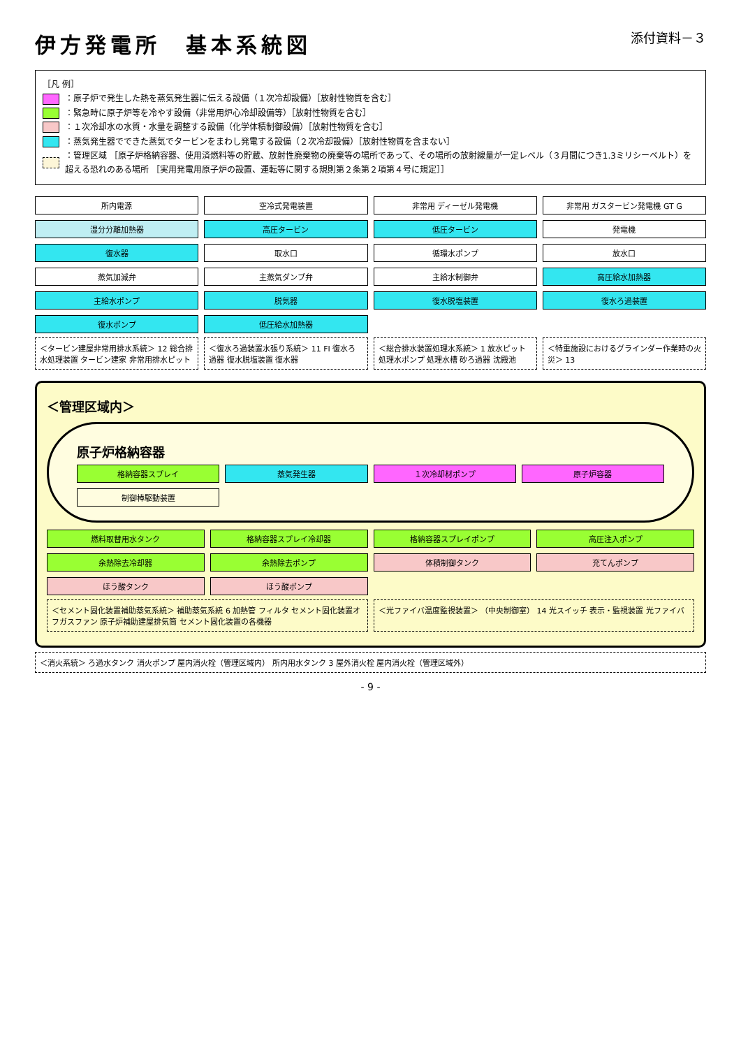伊方発電所　基本系統図
添付資料－３
［凡 例］
：原子炉で発生した熱を蒸気発生器に伝える設備（１次冷却設備）［放射性物質を含む］
：緊急時に原子炉等を冷やす設備（非常用炉心冷却設備等）［放射性物質を含む］
：１次冷却水の水質・水量を調整する設備（化学体積制御設備）［放射性物質を含む］
：蒸気発生器でできた蒸気でタービンをまわし発電する設備（２次冷却設備）［放射性物質を含まない］
：管理区域 ［原子炉格納容器、使用済燃料等の貯蔵、放射性廃棄物の廃棄等の場所であって、その場所の放射線量が一定レベル（３月間につき1.3ミリシーベルト）を超える恐れのある場所 ［実用発電用原子炉の設置、運転等に関する規則第２条第２項第４号に規定］］
所内電源
空冷式発電装置
非常用 ディーゼル発電機
非常用 ガスタービン発電機 GT G
湿分分離加熱器
高圧タービン
低圧タービン
発電機
復水器
取水口
循環水ポンプ
放水口
蒸気加減弁
主蒸気ダンプ弁
主給水制御弁
高圧給水加熱器
主給水ポンプ
脱気器
復水脱塩装置
復水ろ過装置
復水ポンプ
低圧給水加熱器
＜タービン建屋非常用排水系統＞ 12 総合排水処理装置 タービン建家 非常用排水ピット
＜復水ろ過装置水張り系統＞ 11 FI 復水ろ過器 復水脱塩装置 復水器
＜総合排水装置処理水系統＞ 1 放水ピット 処理水ポンプ 処理水槽 砂ろ過器 沈殿池
＜特重施設におけるグラインダー作業時の火災＞ 13
＜管理区域内＞
原子炉格納容器
格納容器スプレイ
蒸気発生器
１次冷却材ポンプ
原子炉容器
制御棒駆動装置
燃料取替用水タンク
格納容器スプレイ冷却器
格納容器スプレイポンプ
高圧注入ポンプ
余熱除去冷却器
余熱除去ポンプ
体積制御タンク
充てんポンプ
ほう酸タンク
ほう酸ポンプ
＜セメント固化装置補助蒸気系統＞ 補助蒸気系統 6 加熱管 フィルタ セメント固化装置オフガスファン 原子炉補助建屋排気筒 セメント固化装置の各機器
＜光ファイバ温度監視装置＞ （中央制御室） 14 光スイッチ 表示・監視装置 光ファイバ
＜消火系統＞ ろ過水タンク 消火ポンプ 屋内消火栓（管理区域内） 所内用水タンク 3 屋外消火栓 屋内消火栓（管理区域外）
- 9 -